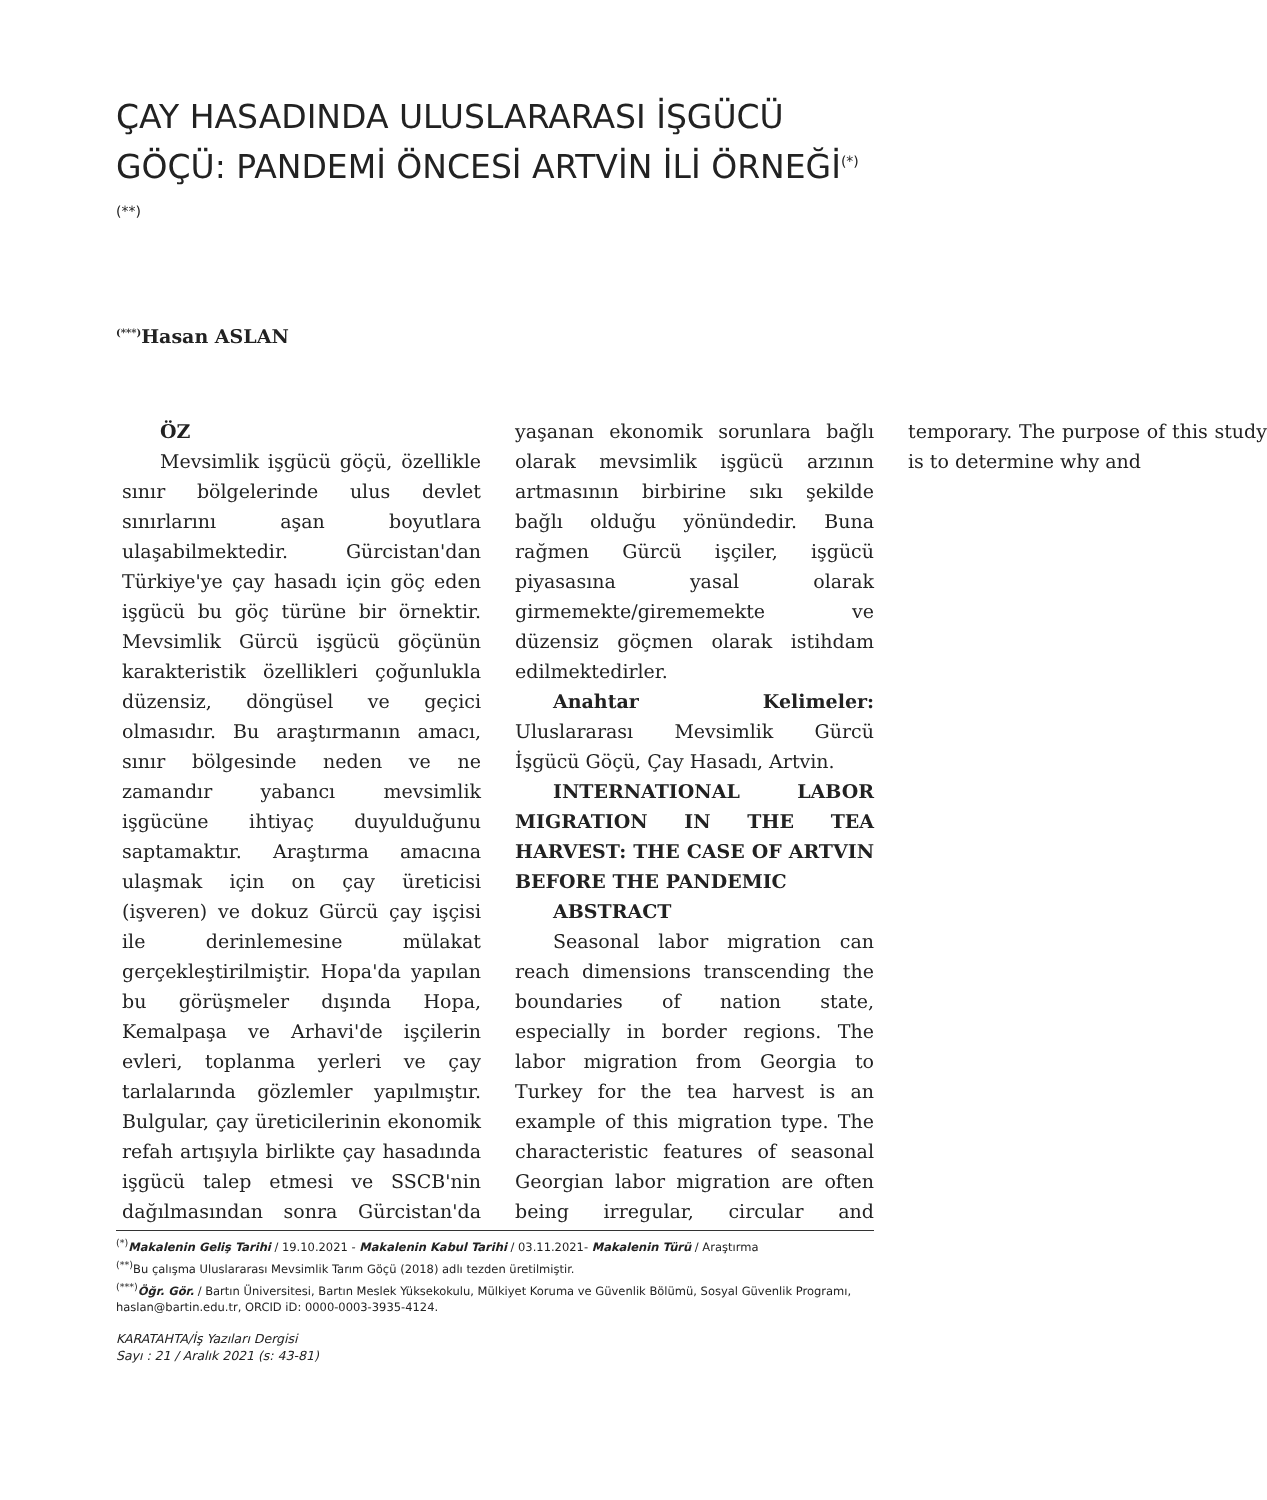ÇAY HASADINDA ULUSLARARASI İŞGÜCÜ GÖÇÜ: PANDEMİ ÖNCESİ ARTVİN İLİ ÖRNEĞİ<sup>(*) (**)</sup>
<sup>(***)</sup> Hasan ASLAN
ÖZ
Mevsimlik işgücü göçü, özellikle sınır bölgelerinde ulus devlet sınırlarını aşan boyutlara ulaşabilmektedir. Gürcistan'dan Türkiye'ye çay hasadı için göç eden işgücü bu göç türüne bir örnektir. Mevsimlik Gürcü işgücü göçünün karakteristik özellikleri çoğunlukla düzensiz, döngüsel ve geçici olmasıdır. Bu araştırmanın amacı, sınır bölgesinde neden ve ne zamandır yabancı mevsimlik işgücüne ihtiyaç duyulduğunu saptamaktır. Araştırma amacına ulaşmak için on çay üreticisi (işveren) ve dokuz Gürcü çay işçisi ile derinlemesine mülakat gerçekleştirilmiştir. Hopa'da yapılan bu görüşmeler dışında Hopa, Kemalpaşa ve Arhavi'de işçilerin evleri, toplanma yerleri ve çay tarlalarında gözlemler yapılmıştır. Bulgular, çay üreticilerinin ekonomik refah artışıyla birlikte çay hasadında işgücü talep etmesi ve SSCB'nin dağılmasından sonra Gürcistan'da yaşanan ekonomik sorunlara bağlı olarak mevsimlik işgücü arzının artmasının birbirine sıkı şekilde bağlı olduğu yönündedir. Buna rağmen Gürcü işçiler, işgücü piyasasına yasal olarak girmemekte/girememekte ve düzensiz göçmen olarak istihdam edilmektedirler.
Anahtar Kelimeler: Uluslararası Mevsimlik Gürcü İşgücü Göçü, Çay Hasadı, Artvin.
INTERNATIONAL LABOR MIGRATION IN THE TEA HARVEST: THE CASE OF ARTVIN BEFORE THE PANDEMIC
ABSTRACT
Seasonal labor migration can reach dimensions transcending the boundaries of nation state, especially in border regions. The labor migration from Georgia to Turkey for the tea harvest is an example of this migration type. The characteristic features of seasonal Georgian labor migration are often being irregular, circular and temporary. The purpose of this study is to determine why and
<sup>(*)</sup> Makalenin Geliş Tarihi / 19.10.2021 - Makalenin Kabul Tarihi / 03.11.2021- Makalenin Türü / Araştırma
<sup>(**)</sup> Bu çalışma Uluslararası Mevsimlik Tarım Göçü (2018) adlı tezden üretilmiştir.
<sup>(***)</sup> Öğr. Gör. / Bartın Üniversitesi, Bartın Meslek Yüksekokulu, Mülkiyet Koruma ve Güvenlik Bölümü, Sosyal Güvenlik Programı, haslan@bartin.edu.tr, ORCID iD: 0000-0003-3935-4124.
KARATAHTA/İş Yazıları Dergisi
Sayı : 21 / Aralık 2021 (s: 43-81)